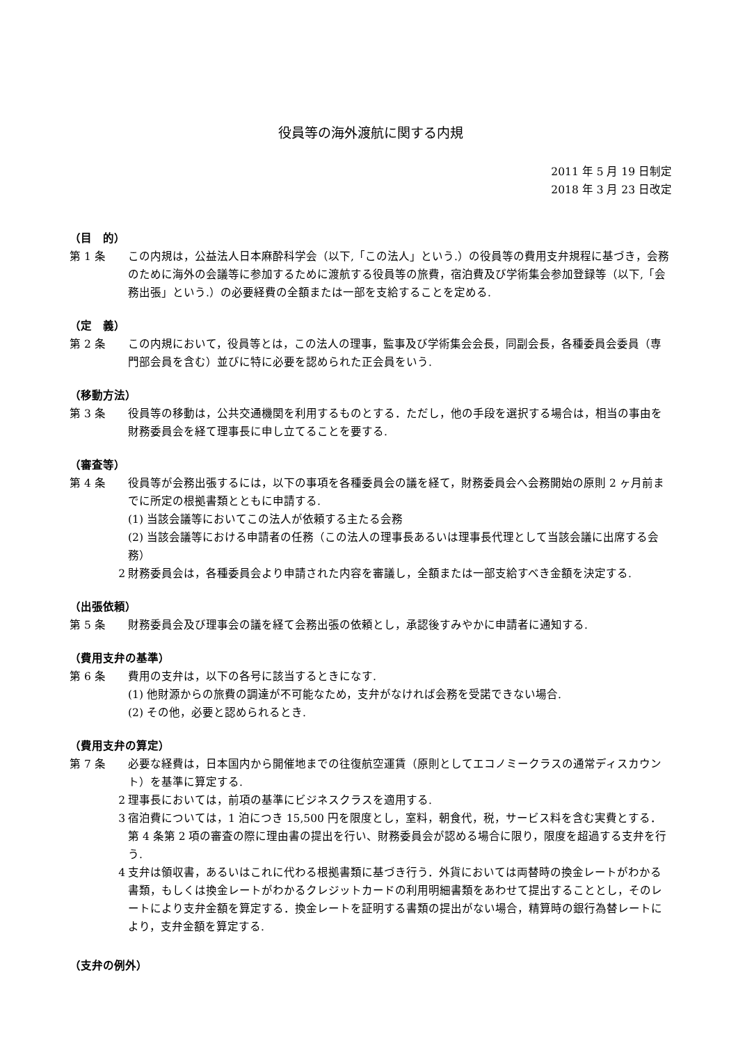役員等の海外渡航に関する内規
2011 年 5 月 19 日制定
2018 年 3 月 23 日改定
（目　的）
第 1 条 この内規は，公益法人日本麻酔科学会（以下,「この法人」という.）の役員等の費用支弁規程に基づき，会務のために海外の会議等に参加するために渡航する役員等の旅費，宿泊費及び学術集会参加登録等（以下,「会務出張」という.）の必要経費の全額または一部を支給することを定める.
（定　義）
第 2 条 この内規において，役員等とは，この法人の理事，監事及び学術集会会長，同副会長，各種委員会委員（専門部会員を含む）並びに特に必要を認められた正会員をいう.
（移動方法）
第 3 条 役員等の移動は，公共交通機関を利用するものとする．ただし，他の手段を選択する場合は，相当の事由を財務委員会を経て理事長に申し立てることを要する.
（審査等）
第 4 条 役員等が会務出張するには，以下の事項を各種委員会の議を経て，財務委員会へ会務開始の原則 2 ヶ月前までに所定の根拠書類とともに申請する.
(1) 当該会議等においてこの法人が依頼する主たる会務
(2) 当該会議等における申請者の任務（この法人の理事長あるいは理事長代理として当該会議に出席する会務）
2 財務委員会は，各種委員会より申請された内容を審議し，全額または一部支給すべき金額を決定する.
（出張依頼）
第 5 条 財務委員会及び理事会の議を経て会務出張の依頼とし，承認後すみやかに申請者に通知する.
（費用支弁の基準）
第 6 条 費用の支弁は，以下の各号に該当するときになす.
(1) 他財源からの旅費の調達が不可能なため，支弁がなければ会務を受諾できない場合.
(2) その他，必要と認められるとき.
（費用支弁の算定）
第 7 条 必要な経費は，日本国内から開催地までの往復航空運賃（原則としてエコノミークラスの通常ディスカウント）を基準に算定する.
2 理事長においては，前項の基準にビジネスクラスを適用する.
3 宿泊費については，1 泊につき 15,500 円を限度とし，室料，朝食代，税，サービス料を含む実費とする．第 4 条第 2 項の審査の際に理由書の提出を行い、財務委員会が認める場合に限り，限度を超過する支弁を行う.
4 支弁は領収書，あるいはこれに代わる根拠書類に基づき行う．外貨においては両替時の換金レートがわかる書類，もしくは換金レートがわかるクレジットカードの利用明細書類をあわせて提出することとし，そのレートにより支弁金額を算定する．換金レートを証明する書類の提出がない場合，精算時の銀行為替レートにより，支弁金額を算定する.
（支弁の例外）